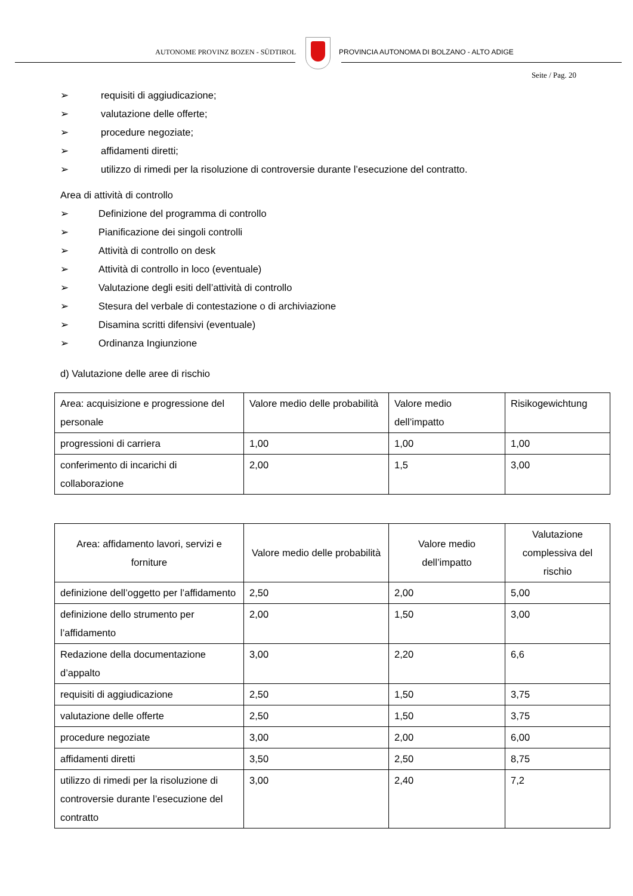AUTONOME PROVINZ BOZEN - SÜDTIROL PROVINCIA AUTONOMA DI BOLZANO - ALTO ADIGE
Seite / Pag. 20
➢ requisiti di aggiudicazione;
➢ valutazione delle offerte;
➢ procedure negoziate;
➢ affidamenti diretti;
➢ utilizzo di rimedi per la risoluzione di controversie durante l’esecuzione del contratto.
Area di attività di controllo
➢ Definizione del programma di controllo
➢ Pianificazione dei singoli controlli
➢ Attività di controllo on desk
➢ Attività di controllo in loco (eventuale)
➢ Valutazione degli esiti dell’attività di controllo
➢ Stesura del verbale di contestazione o di archiviazione
➢ Disamina scritti difensivi (eventuale)
➢ Ordinanza Ingiunzione
d) Valutazione delle aree di rischio
| Area: acquisizione e progressione del personale | Valore medio delle probabilità | Valore medio dell’impatto | Risikogewichtung |
| progressioni di carriera | 1,00 | 1,00 | 1,00 |
| conferimento di incarichi di collaborazione | 2,00 | 1,5 | 3,00 |
| Area: affidamento lavori, servizi e forniture | Valore medio delle probabilità | Valore medio dell’impatto | Valutazione complessiva del rischio |
| definizione dell’oggetto per l’affidamento | 2,50 | 2,00 | 5,00 |
| definizione dello strumento per l’affidamento | 2,00 | 1,50 | 3,00 |
| Redazione della documentazione d’appalto | 3,00 | 2,20 | 6,6 |
| requisiti di aggiudicazione | 2,50 | 1,50 | 3,75 |
| valutazione delle offerte | 2,50 | 1,50 | 3,75 |
| procedure negoziate | 3,00 | 2,00 | 6,00 |
| affidamenti diretti | 3,50 | 2,50 | 8,75 |
| utilizzo di rimedi per la risoluzione di controversie durante l’esecuzione del contratto | 3,00 | 2,40 | 7,2 |